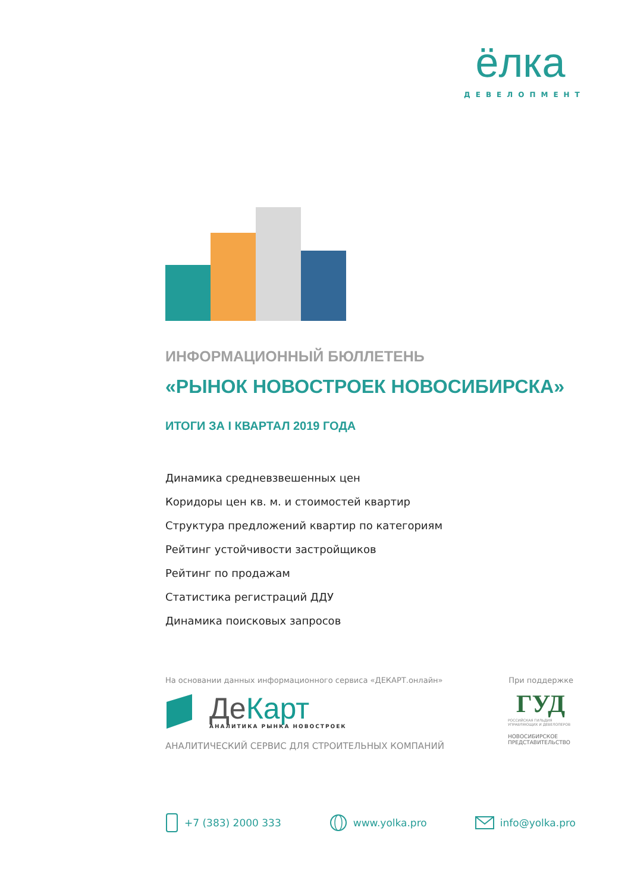ёлка
ДЕВЕЛОПМЕНТ
ИНФОРМАЦИОННЫЙ БЮЛЛЕТЕНЬ
«РЫНОК НОВОСТРОЕК НОВОСИБИРСКА»
ИТОГИ ЗА I КВАРТАЛ 2019 ГОДА
Динамика средневзвешенных цен
Коридоры цен кв. м. и стоимостей квартир
Структура предложений квартир по категориям
Рейтинг устойчивости застройщиков
Рейтинг по продажам
Статистика регистраций ДДУ
Динамика поисковых запросов
На основании данных информационного сервиса «ДЕКАРТ.онлайн»
ДеКарт
АНАЛИТИКА РЫНКА НОВОСТРОЕК
АНАЛИТИЧЕСКИЙ СЕРВИС ДЛЯ СТРОИТЕЛЬНЫХ КОМПАНИЙ
При поддержке
ГУД
РОССИЙСКАЯ ГИЛЬДИЯ
УПРАВЛЯЮЩИХ И ДЕВЕЛОПЕРОВ
НОВОСИБИРСКОЕ
ПРЕДСТАВИТЕЛЬСТВО
+7 (383) 2000 333 www.yolka.pro info@yolka.pro